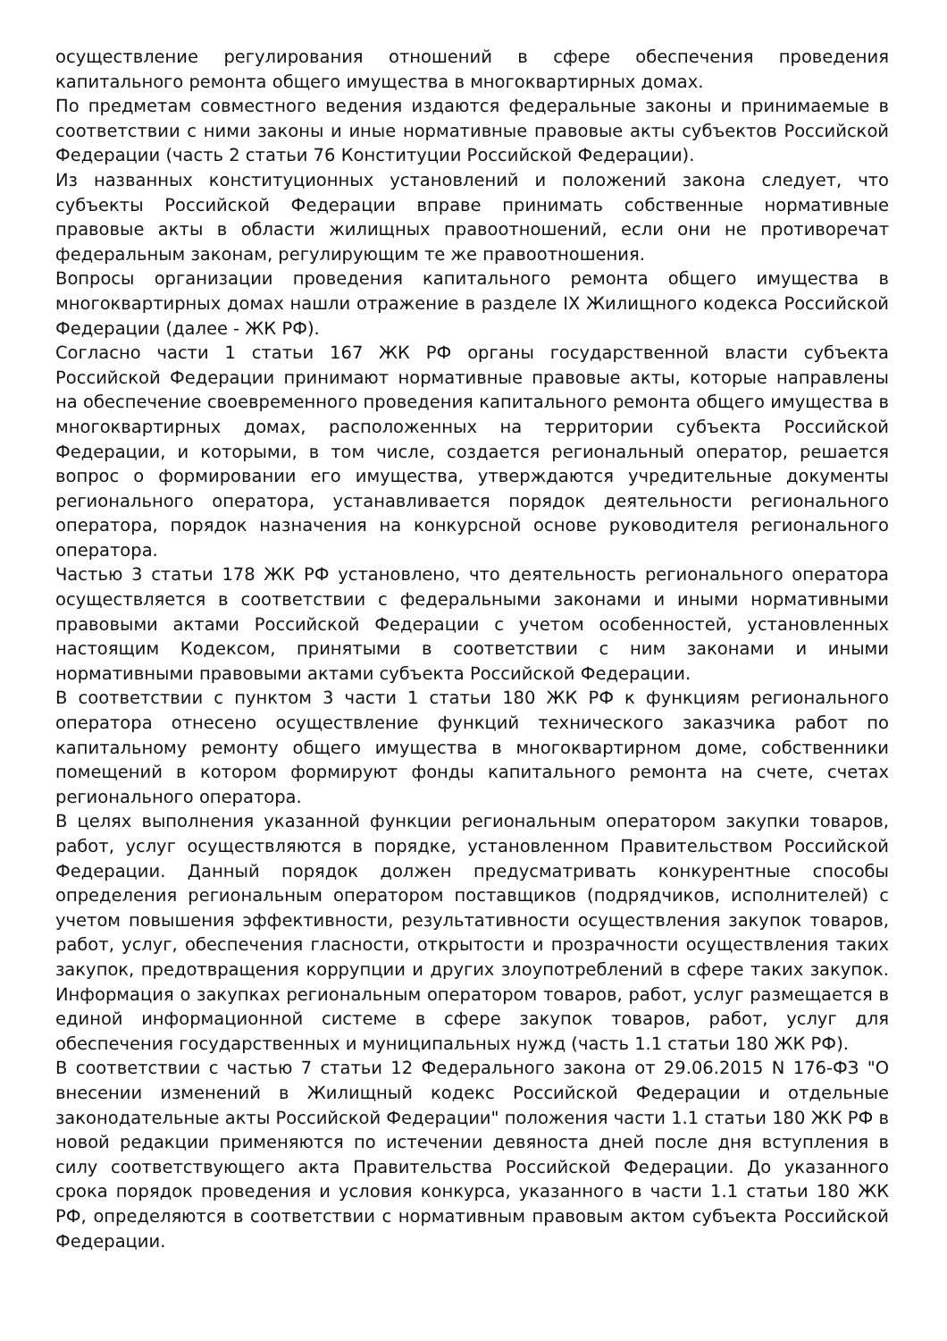осуществление регулирования отношений в сфере обеспечения проведения капитального ремонта общего имущества в многоквартирных домах.
По предметам совместного ведения издаются федеральные законы и принимаемые в соответствии с ними законы и иные нормативные правовые акты субъектов Российской Федерации (часть 2 статьи 76 Конституции Российской Федерации).
Из названных конституционных установлений и положений закона следует, что субъекты Российской Федерации вправе принимать собственные нормативные правовые акты в области жилищных правоотношений, если они не противоречат федеральным законам, регулирующим те же правоотношения.
Вопросы организации проведения капитального ремонта общего имущества в многоквартирных домах нашли отражение в разделе IX Жилищного кодекса Российской Федерации (далее - ЖК РФ).
Согласно части 1 статьи 167 ЖК РФ органы государственной власти субъекта Российской Федерации принимают нормативные правовые акты, которые направлены на обеспечение своевременного проведения капитального ремонта общего имущества в многоквартирных домах, расположенных на территории субъекта Российской Федерации, и которыми, в том числе, создается региональный оператор, решается вопрос о формировании его имущества, утверждаются учредительные документы регионального оператора, устанавливается порядок деятельности регионального оператора, порядок назначения на конкурсной основе руководителя регионального оператора.
Частью 3 статьи 178 ЖК РФ установлено, что деятельность регионального оператора осуществляется в соответствии с федеральными законами и иными нормативными правовыми актами Российской Федерации с учетом особенностей, установленных настоящим Кодексом, принятыми в соответствии с ним законами и иными нормативными правовыми актами субъекта Российской Федерации.
В соответствии с пунктом 3 части 1 статьи 180 ЖК РФ к функциям регионального оператора отнесено осуществление функций технического заказчика работ по капитальному ремонту общего имущества в многоквартирном доме, собственники помещений в котором формируют фонды капитального ремонта на счете, счетах регионального оператора.
В целях выполнения указанной функции региональным оператором закупки товаров, работ, услуг осуществляются в порядке, установленном Правительством Российской Федерации. Данный порядок должен предусматривать конкурентные способы определения региональным оператором поставщиков (подрядчиков, исполнителей) с учетом повышения эффективности, результативности осуществления закупок товаров, работ, услуг, обеспечения гласности, открытости и прозрачности осуществления таких закупок, предотвращения коррупции и других злоупотреблений в сфере таких закупок. Информация о закупках региональным оператором товаров, работ, услуг размещается в единой информационной системе в сфере закупок товаров, работ, услуг для обеспечения государственных и муниципальных нужд (часть 1.1 статьи 180 ЖК РФ).
В соответствии с частью 7 статьи 12 Федерального закона от 29.06.2015 N 176-ФЗ "О внесении изменений в Жилищный кодекс Российской Федерации и отдельные законодательные акты Российской Федерации" положения части 1.1 статьи 180 ЖК РФ в новой редакции применяются по истечении девяноста дней после дня вступления в силу соответствующего акта Правительства Российской Федерации. До указанного срока порядок проведения и условия конкурса, указанного в части 1.1 статьи 180 ЖК РФ, определяются в соответствии с нормативным правовым актом субъекта Российской Федерации.